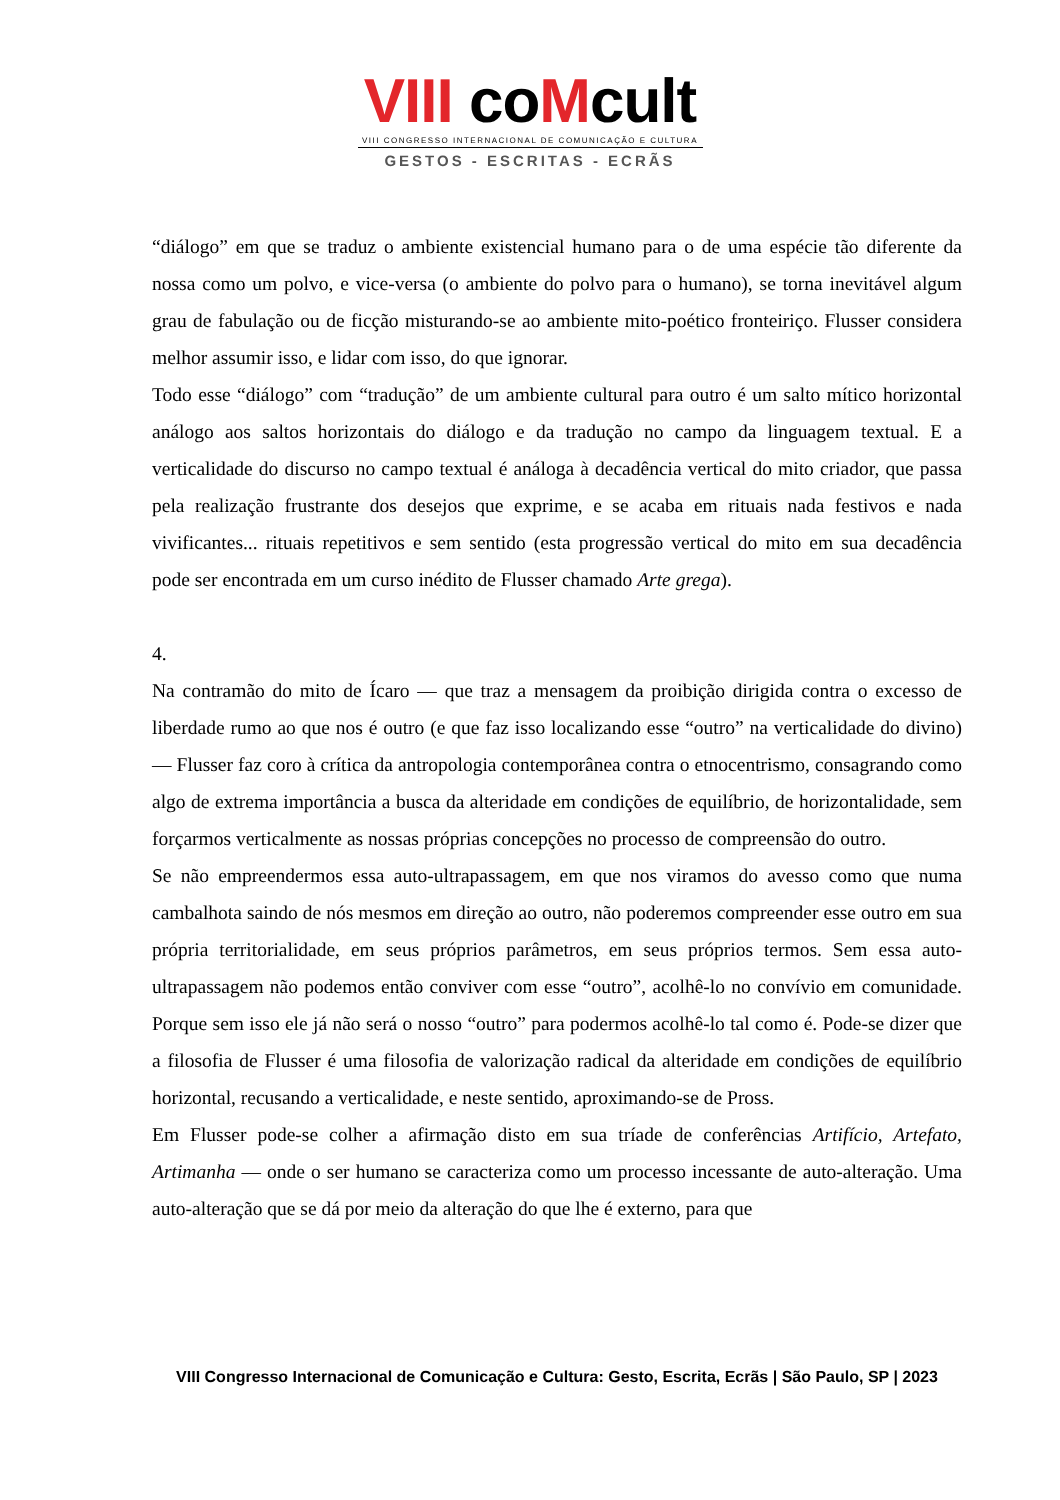VIII coMcult
VIII CONGRESSO INTERNACIONAL DE COMUNICAÇÃO E CULTURA
GESTOS - ESCRITAS - ECRÃS
“diálogo” em que se traduz o ambiente existencial humano para o de uma espécie tão diferente da nossa como um polvo, e vice-versa (o ambiente do polvo para o humano), se torna inevitável algum grau de fabulação ou de ficção misturando-se ao ambiente mito-poético fronteiriço. Flusser considera melhor assumir isso, e lidar com isso, do que ignorar.
Todo esse “diálogo” com “tradução” de um ambiente cultural para outro é um salto mítico horizontal análogo aos saltos horizontais do diálogo e da tradução no campo da linguagem textual. E a verticalidade do discurso no campo textual é análoga à decadência vertical do mito criador, que passa pela realização frustrante dos desejos que exprime, e se acaba em rituais nada festivos e nada vivificantes... rituais repetitivos e sem sentido (esta progressão vertical do mito em sua decadência pode ser encontrada em um curso inédito de Flusser chamado Arte grega).
4.
Na contramão do mito de Ícaro — que traz a mensagem da proibição dirigida contra o excesso de liberdade rumo ao que nos é outro (e que faz isso localizando esse “outro” na verticalidade do divino) — Flusser faz coro à crítica da antropologia contemporânea contra o etnocentrismo, consagrando como algo de extrema importância a busca da alteridade em condições de equilíbrio, de horizontalidade, sem forçarmos verticalmente as nossas próprias concepções no processo de compreensão do outro.
Se não empreendermos essa auto-ultrapassagem, em que nos viramos do avesso como que numa cambalhota saindo de nós mesmos em direção ao outro, não poderemos compreender esse outro em sua própria territorialidade, em seus próprios parâmetros, em seus próprios termos. Sem essa auto-ultrapassagem não podemos então conviver com esse “outro”, acolhê-lo no convívio em comunidade. Porque sem isso ele já não será o nosso “outro” para podermos acolhê-lo tal como é. Pode-se dizer que a filosofia de Flusser é uma filosofia de valorização radical da alteridade em condições de equilíbrio horizontal, recusando a verticalidade, e neste sentido, aproximando-se de Pross.
Em Flusser pode-se colher a afirmação disto em sua tríade de conferências Artifício, Artefato, Artimanha — onde o ser humano se caracteriza como um processo incessante de auto-alteração. Uma auto-alteração que se dá por meio da alteração do que lhe é externo, para que
VIII Congresso Internacional de Comunicação e Cultura: Gesto, Escrita, Ecrãs | São Paulo, SP | 2023